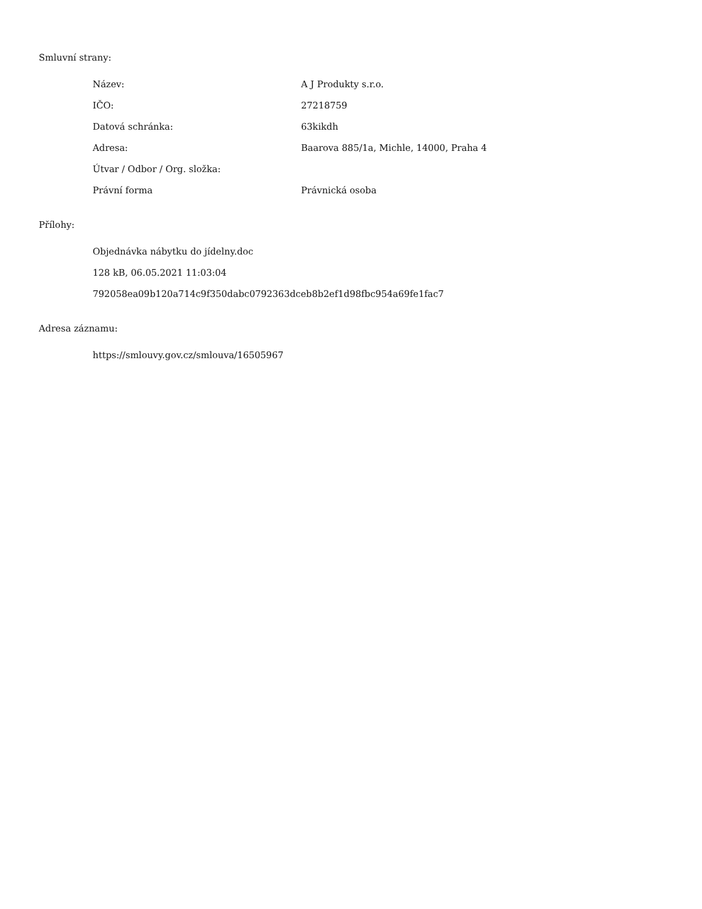Smluvní strany:
| Název: | A J Produkty s.r.o. |
| IČO: | 27218759 |
| Datová schránka: | 63kikdh |
| Adresa: | Baarova 885/1a, Michle, 14000, Praha 4 |
| Útvar / Odbor / Org. složka: | |
| Právní forma | Právnická osoba |
Přílohy:
| Objednávka nábytku do jídelny.doc |
| 128 kB, 06.05.2021 11:03:04 |
| 792058ea09b120a714c9f350dabc0792363dceb8b2ef1d98fbc954a69fe1fac7 |
Adresa záznamu:
| https://smlouvy.gov.cz/smlouva/16505967 |